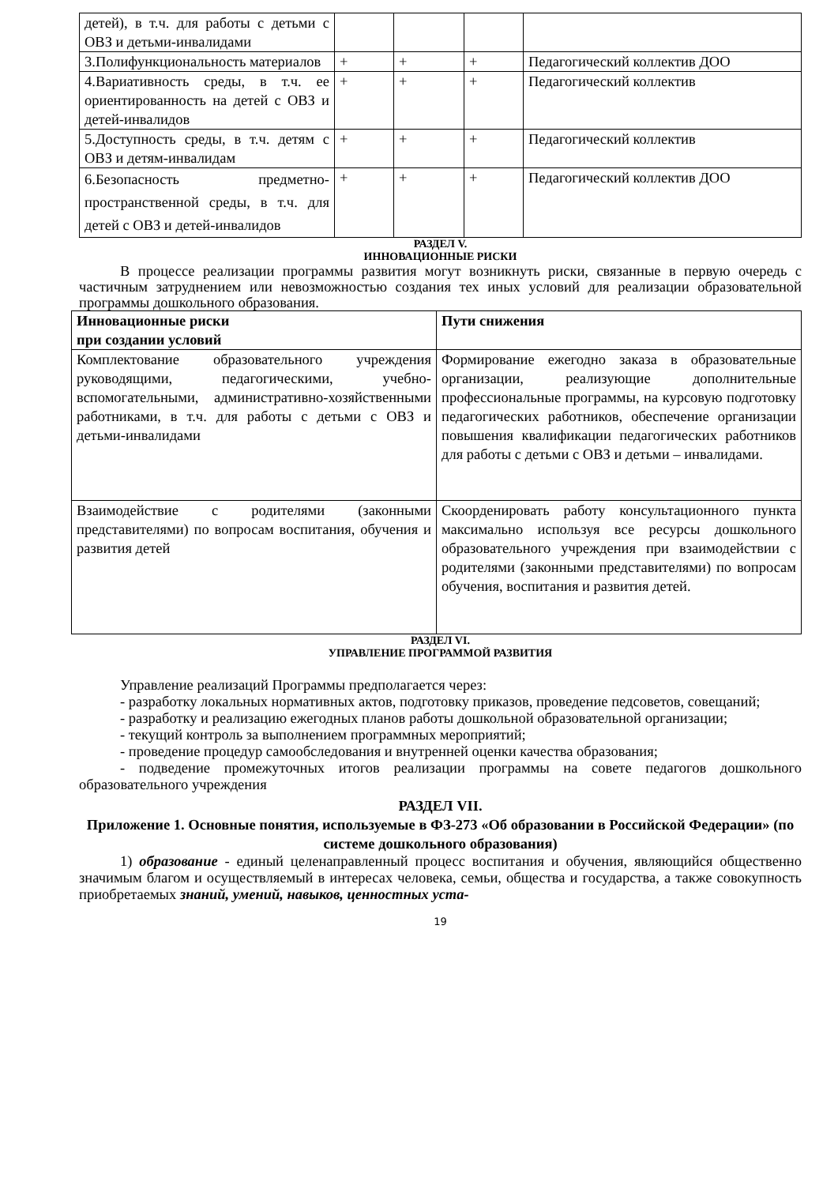| детей), в т.ч. для работы с детьми с ОВЗ и детьми-инвалидами | | | | |
| 3.Полифункциональность материалов | + | + | + | Педагогический коллектив ДОО |
| 4.Вариативность среды, в т.ч. ее ориентированность на детей с ОВЗ и детей-инвалидов | + | + | + | Педагогический коллектив |
| 5.Доступность среды, в т.ч. детям с ОВЗ и детям-инвалидам | + | + | + | Педагогический коллектив |
| 6.Безопасность предметно-пространственной среды, в т.ч. для детей с ОВЗ и детей-инвалидов | + | + | + | Педагогический коллектив ДОО |
РАЗДЕЛ V.
ИННОВАЦИОННЫЕ РИСКИ
В процессе реализации программы развития могут возникнуть риски, связанные в первую очередь с частичным затруднением или невозможностью создания тех иных условий для реализации образовательной программы дошкольного образования.
| Инновационные риски при создании условий | Пути снижения |
| --- | --- |
| Комплектование образовательного учреждения руководящими, педагогическими, учебно-вспомогательными, административно-хозяйственными работниками, в т.ч. для работы с детьми с ОВЗ и детьми-инвалидами | Формирование ежегодно заказа в образовательные организации, реализующие дополнительные профессиональные программы, на курсовую подготовку педагогических работников, обеспечение организации повышения квалификации педагогических работников для работы с детьми с ОВЗ и детьми – инвалидами. |
| Взаимодействие с родителями (законными представителями) по вопросам воспитания, обучения и развития детей | Скоорденировать работу консультационного пункта максимально используя все ресурсы дошкольного образовательного учреждения при взаимодействии с родителями (законными представителями) по вопросам обучения, воспитания и развития детей. |
РАЗДЕЛ VI.
УПРАВЛЕНИЕ ПРОГРАММОЙ РАЗВИТИЯ
Управление реализаций Программы предполагается через:
- разработку локальных нормативных актов, подготовку приказов, проведение педсоветов, совещаний;
- разработку и реализацию ежегодных планов работы дошкольной образовательной организации;
- текущий контроль за выполнением программных мероприятий;
- проведение процедур самообследования и внутренней оценки качества образования;
- подведение промежуточных итогов реализации программы на совете педагогов дошкольного образовательного учреждения
РАЗДЕЛ VII.
Приложение 1. Основные понятия, используемые в ФЗ-273 «Об образовании в Российской Федерации» (по системе дошкольного образования)
1) образование - единый целенаправленный процесс воспитания и обучения, являющийся общественно значимым благом и осуществляемый в интересах человека, семьи, общества и государства, а также совокупность приобретаемых знаний, умений, навыков, ценностных уста-
19